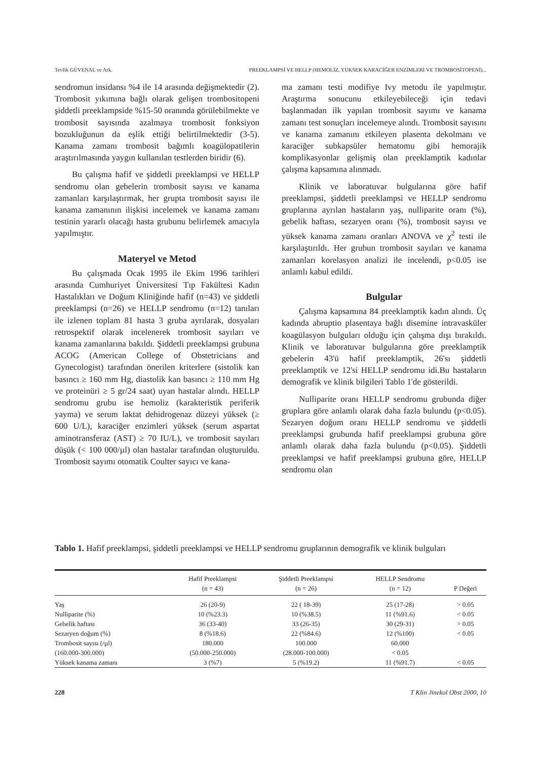Tevfik GÜVENAL ve Ark. PREEKLAMPSİ VE HELLP (HEMOLİZ, YÜKSEK KARACİĞER ENZİMLERİ VE TROMBOSİTOPENİ)...
sendromun insidansı %4 ile 14 arasında değişmektedir (2). Trombosit yıkımına bağlı olarak gelişen trombositopeni şiddetli preeklampside %15-50 oranında görülebilmekte ve trombosit sayısında azalmaya trombosit fonksiyon bozukluğunun da eşlik ettiği belirtilmektedir (3-5). Kanama zamanı trombosit bağımlı koagülopatilerin araştırılmasında yaygın kullanılan testlerden biridir (6).
Bu çalışma hafif ve şiddetli preeklampsi ve HELLP sendromu olan gebelerin trombosit sayısı ve kanama zamanları karşılaştırmak, her grupta trombosit sayısı ile kanama zamanının ilişkisi incelemek ve kanama zamanı testinin yararlı olacağı hasta grubunu belirlemek amacıyla yapılmıştır.
Materyel ve Metod
Bu çalışmada Ocak 1995 ile Ekim 1996 tarihleri arasında Cumhuriyet Üniversitesi Tıp Fakültesi Kadın Hastalıkları ve Doğum Kliniğinde hafif (n=43) ve şiddetli preeklampsi (n=26) ve HELLP sendromu (n=12) tanıları ile izlenen toplam 81 hasta 3 gruba ayrılarak, dosyaları retrospektif olarak incelenerek trombosit sayıları ve kanama zamanlarına bakıldı. Şiddetli preeklampsi grubuna ACOG (American College of Obstetricians and Gynecologist) tarafından önerilen kriterlere (sistolik kan basıncı ≥ 160 mm Hg, diastolik kan basıncı ≥ 110 mm Hg ve proteinüri ≥ 5 gr/24 saat) uyan hastalar alındı. HELLP sendromu grubu ise hemoliz (karakteristik periferik yayma) ve serum laktat dehidrogenaz düzeyi yüksek (≥ 600 U/L), karaciğer enzimleri yüksek (serum aspartat aminotransferaz (AST) ≥ 70 IU/L), ve trombosit sayıları düşük (< 100 000/µl) olan hastalar tarafından oluşturuldu. Trombosit sayımı otomatik Coulter sayıcı ve kana-
ma zamanı testi modifiye Ivy metodu ile yapılmıştır. Araştırma sonucunu etkileyebileceği için tedavi başlanmadan ilk yapılan trombosit sayımı ve kanama zamanı test sonuçları incelemeye alındı. Trombosit sayısını ve kanama zamanını etkileyen plasenta dekolmanı ve karaciğer subkapsüler hematomu gibi hemorajik komplikasyonlar gelişmiş olan preeklamptik kadınlar çalışma kapsamına alınmadı.
Klinik ve laboratuvar bulgularına göre hafif preeklampsi, şiddetli preeklampsi ve HELLP sendromu gruplarına ayrılan hastaların yaş, nulliparite oranı (%), gebelik haftası, sezaryen oranı (%), trombosit sayısı ve yüksek kanama zamanı oranları ANOVA ve χ<sup>2</sup> testi ile karşılaştırıldı. Her grubun trombosit sayıları ve kanama zamanları korelasyon analizi ile incelendi, p<0.05 ise anlamlı kabul edildi.
Bulgular
Çalışma kapsamına 84 preeklamptik kadın alındı. Üç kadında abruptio plasentaya bağlı disemine intravasküler koagülasyon bulguları olduğu için çalışma dışı bırakıldı. Klinik ve laboratuvar bulgularına göre preeklamptik gebelerin 43'ü hafif preeklamptik, 26'sı şiddetli preeklamptik ve 12'si HELLP sendromu idi.Bu hastaların demografik ve klinik bilgileri Tablo 1'de gösterildi.
Nulliparite oranı HELLP sendromu grubunda diğer gruplara göre anlamlı olarak daha fazla bulundu (p<0.05). Sezaryen doğum oranı HELLP sendromu ve şiddetli preeklampsi grubunda hafif preeklampsi grubuna göre anlamlı olarak daha fazla bulundu (p<0.05). Şiddetli preeklampsi ve hafif preeklampsi grubuna göre, HELLP sendromu olan
Tablo 1. Hafif preeklampsi, şiddetli preeklampsi ve HELLP sendromu gruplarının demografik ve klinik bulguları
| | Hafif Preeklampsi (n = 43) | Şiddetli Preeklampsi (n = 26) | HELLP Sendromu (n = 12) | P Değeri |
| --- | --- | --- | --- | --- |
| Yaş | 26 (20-9) | 22 ( 18-39) | 25 (17-28) | > 0.05 |
| Nulliparite (%) | 10 (%23.3) | 10 (%38.5) | 11 (%91.6) | < 0.05 |
| Gebelik haftası | 36 (33-40) | 33 (26-35) | 30 (29-31) | > 0.05 |
| Sezaryen doğum (%) | 8 (%18.6) | 22 (%84.6) | 12 (%100) | < 0.05 |
| Trombosit sayısı (/µl) | 180.000 | 100.000 | 60.000 | |
| (160.000-300.000) | (50.000-250.000) | (28.000-100.000) | < 0.05 | |
| Yüksek kanama zamanı | 3 (%7) | 5 (%19.2) | 11 (%91.7) | < 0.05 |
228 T Klin Jinekol Obst 2000, 10